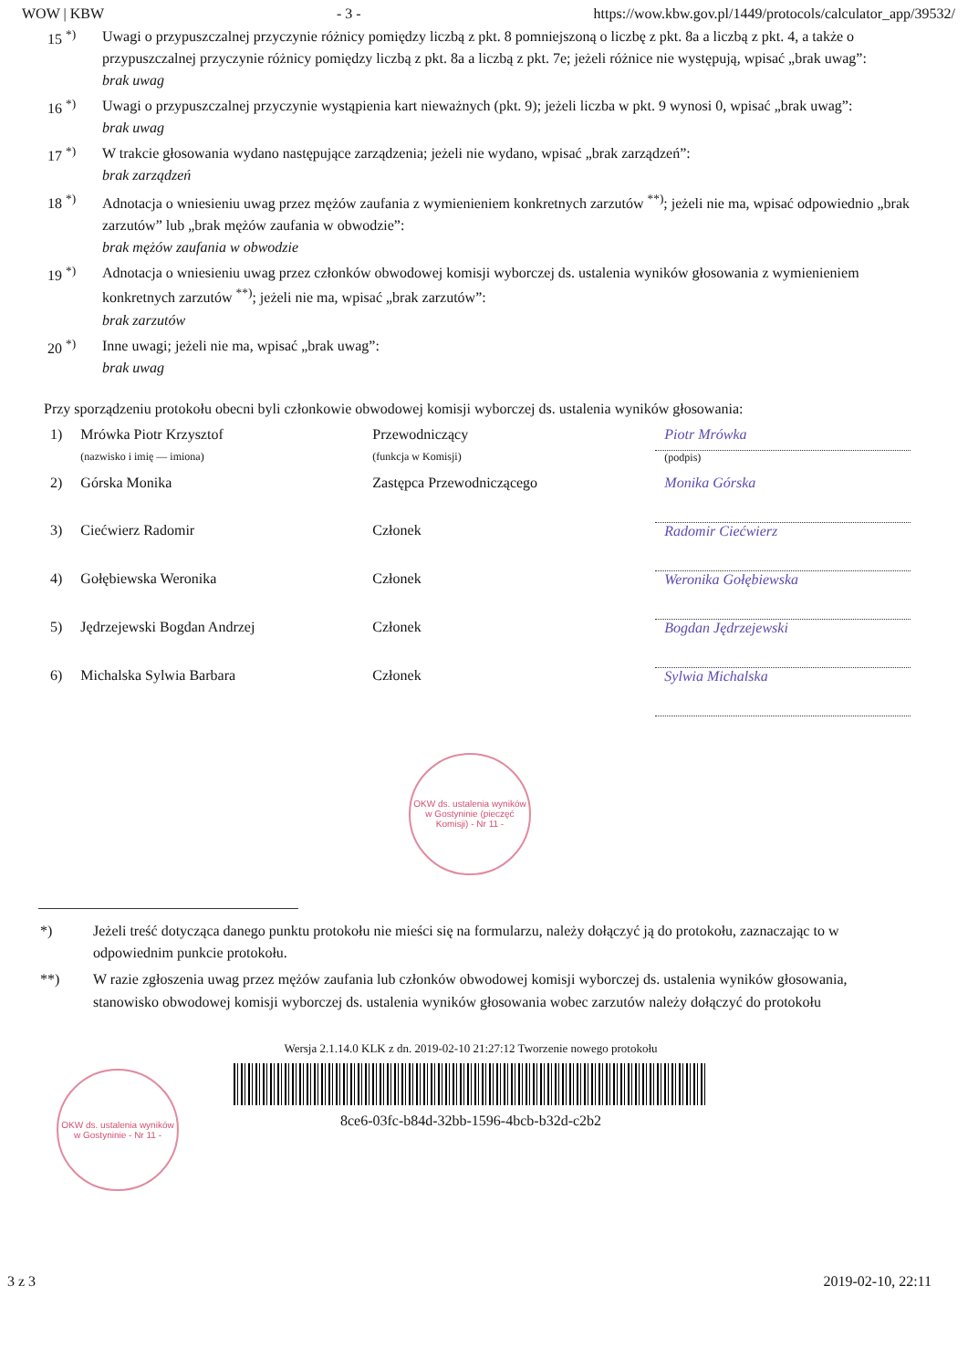WOW | KBW - 3 - https://wow.kbw.gov.pl/1449/protocols/calculator_app/39532/
15 <sup>*)</sup> Uwagi o przypuszczalnej przyczynie różnicy pomiędzy liczbą z pkt. 8 pomniejszoną o liczbę z pkt. 8a a liczbą z pkt. 4, a także o przypuszczalnej przyczynie różnicy pomiędzy liczbą z pkt. 8a a liczbą z pkt. 7e; jeżeli różnice nie występują, wpisać „brak uwag”:
brak uwag
16 <sup>*)</sup> Uwagi o przypuszczalnej przyczynie wystąpienia kart nieważnych (pkt. 9); jeżeli liczba w pkt. 9 wynosi 0, wpisać „brak uwag”:
brak uwag
17 <sup>*)</sup> W trakcie głosowania wydano następujące zarządzenia; jeżeli nie wydano, wpisać „brak zarządzeń”:
brak zarządzeń
18 <sup>*)</sup> Adnotacja o wniesieniu uwag przez mężów zaufania z wymienieniem konkretnych zarzutów <sup>**)</sup>; jeżeli nie ma, wpisać odpowiednio „brak zarzutów” lub „brak mężów zaufania w obwodzie”:
brak mężów zaufania w obwodzie
19 <sup>*)</sup> Adnotacja o wniesieniu uwag przez członków obwodowej komisji wyborczej ds. ustalenia wyników głosowania z wymienieniem konkretnych zarzutów <sup>**)</sup>; jeżeli nie ma, wpisać „brak zarzutów”:
brak zarzutów
20 <sup>*)</sup> Inne uwagi; jeżeli nie ma, wpisać „brak uwag”:
brak uwag
Przy sporządzeniu protokołu obecni byli członkowie obwodowej komisji wyborczej ds. ustalenia wyników głosowania:
| 1) | Mrówka Piotr Krzysztof | Przewodniczący | Piotr Mrówka |
| | (nazwisko i imię — imiona) | (funkcja w Komisji) | (podpis) |
| 2) | Górska Monika | Zastępca Przewodniczącego | Monika Górska |
| 3) | Ciećwierz Radomir | Członek | Radomir Ciećwierz |
| 4) | Gołębiewska Weronika | Członek | Weronika Gołębiewska |
| 5) | Jędrzejewski Bogdan Andrzej | Członek | Bogdan Jędrzejewski |
| 6) | Michalska Sylwia Barbara | Członek | Sylwia Michalska |
OKW ds. ustalenia wyników w Gostyninie (pieczęć Komisji) - Nr 11 -
*) Jeżeli treść dotycząca danego punktu protokołu nie mieści się na formularzu, należy dołączyć ją do protokołu, zaznaczając to w odpowiednim punkcie protokołu.
**) W razie zgłoszenia uwag przez mężów zaufania lub członków obwodowej komisji wyborczej ds. ustalenia wyników głosowania, stanowisko obwodowej komisji wyborczej ds. ustalenia wyników głosowania wobec zarzutów należy dołączyć do protokołu
OKW ds. ustalenia wyników w Gostyninie - Nr 11 -
Wersja 2.1.14.0 KLK z dn. 2019-02-10 21:27:12 Tworzenie nowego protokołu
8ce6-03fc-b84d-32bb-1596-4bcb-b32d-c2b2
3 z 3 2019-02-10, 22:11